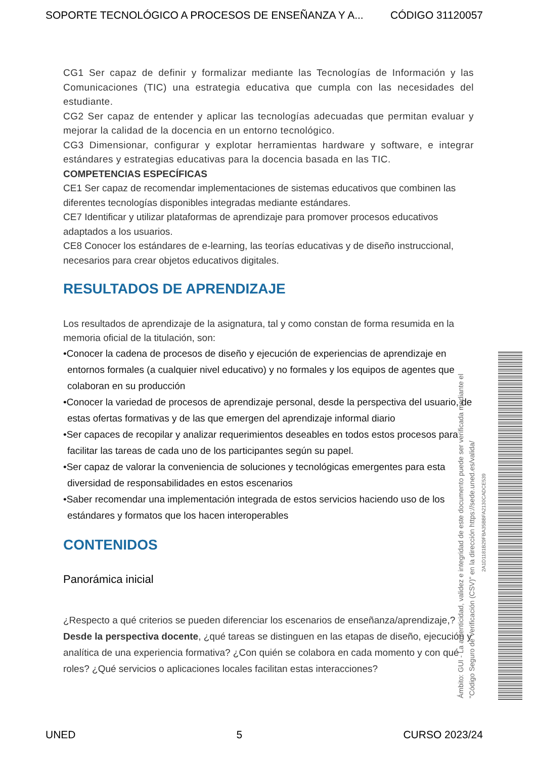SOPORTE TECNOLÓGICO A PROCESOS DE ENSEÑANZA Y A... CÓDIGO 31120057
CG1 Ser capaz de definir y formalizar mediante las Tecnologías de Información y las Comunicaciones (TIC) una estrategia educativa que cumpla con las necesidades del estudiante.
CG2 Ser capaz de entender y aplicar las tecnologías adecuadas que permitan evaluar y mejorar la calidad de la docencia en un entorno tecnológico.
CG3 Dimensionar, configurar y explotar herramientas hardware y software, e integrar estándares y estrategias educativas para la docencia basada en las TIC.
COMPETENCIAS ESPECÍFICAS
CE1 Ser capaz de recomendar implementaciones de sistemas educativos que combinen las diferentes tecnologías disponibles integradas mediante estándares.
CE7 Identificar y utilizar plataformas de aprendizaje para promover procesos educativos adaptados a los usuarios.
CE8 Conocer los estándares de e-learning, las teorías educativas y de diseño instruccional, necesarios para crear objetos educativos digitales.
RESULTADOS DE APRENDIZAJE
Los resultados de aprendizaje de la asignatura, tal y como constan de forma resumida en la memoria oficial de la titulación, son:
•Conocer la cadena de procesos de diseño y ejecución de experiencias de aprendizaje en entornos formales (a cualquier nivel educativo) y no formales y los equipos de agentes que colaboran en su producción
•Conocer la variedad de procesos de aprendizaje personal, desde la perspectiva del usuario, de estas ofertas formativas y de las que emergen del aprendizaje informal diario
•Ser capaces de recopilar y analizar requerimientos deseables en todos estos procesos para facilitar las tareas de cada uno de los participantes según su papel.
•Ser capaz de valorar la conveniencia de soluciones y tecnológicas emergentes para esta diversidad de responsabilidades en estos escenarios
•Saber recomendar una implementación integrada de estos servicios haciendo uso de los estándares y formatos que los hacen interoperables
CONTENIDOS
Panorámica inicial
¿Respecto a qué criterios se pueden diferenciar los escenarios de enseñanza/aprendizaje,? Desde la perspectiva docente, ¿qué tareas se distinguen en las etapas de diseño, ejecución y analítica de una experiencia formativa? ¿Con quién se colabora en cada momento y con qué roles? ¿Qué servicios o aplicaciones locales facilitan estas interacciones?
Ámbito: GUI - La autenticidad, validez e integridad de este documento puede ser verificada mediante el "Código Seguro de Verificación (CSV)" en la dirección https://sede.uned.es/valida/
2A1D1181B29FBA35BBFA2130CADCE539
UNED 5 CURSO 2023/24